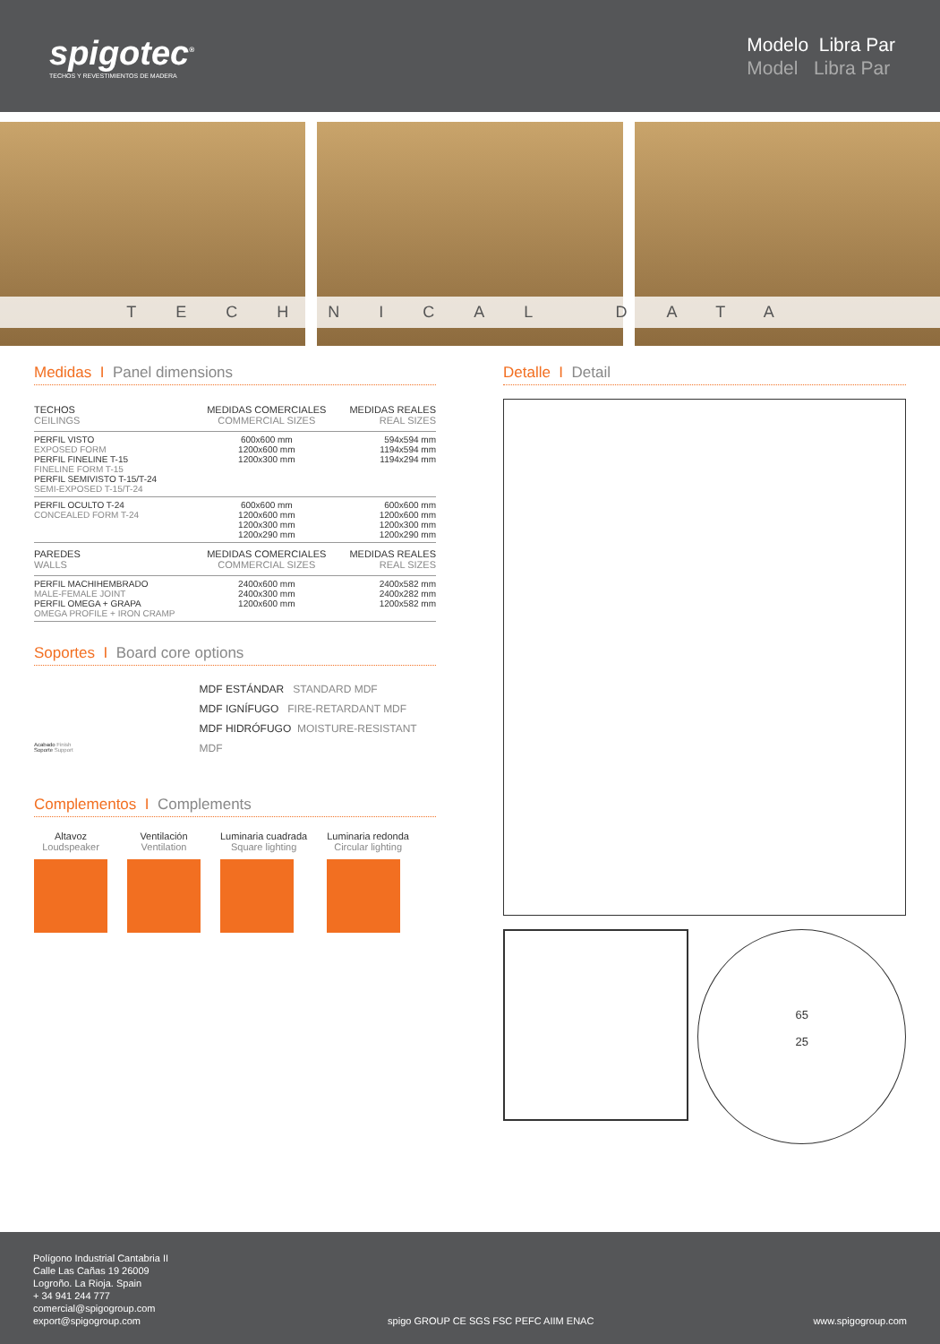spigotec<sup>®</sup>
TECHOS Y REVESTIMIENTOS DE MADERA
Modelo Libra Par
Model Libra Par
TECHNICAL DATA
Medidas I Panel dimensions
| TECHOS CEILINGS | MEDIDAS COMERCIALES COMMERCIAL SIZES | MEDIDAS REALES REAL SIZES |
| --- | --- | --- |
| PERFIL VISTO EXPOSED FORM PERFIL FINELINE T-15 FINELINE FORM T-15 PERFIL SEMIVISTO T-15/T-24 SEMI-EXPOSED T-15/T-24 | 600x600 mm 1200x600 mm 1200x300 mm | 594x594 mm 1194x594 mm 1194x294 mm |
| PERFIL OCULTO T-24 CONCEALED FORM T-24 | 600x600 mm 1200x600 mm 1200x300 mm 1200x290 mm | 600x600 mm 1200x600 mm 1200x300 mm 1200x290 mm |
| PAREDES WALLS | MEDIDAS COMERCIALES COMMERCIAL SIZES | MEDIDAS REALES REAL SIZES |
| PERFIL MACHIHEMBRADO MALE-FEMALE JOINT PERFIL OMEGA + GRAPA OMEGA PROFILE + IRON CRAMP | 2400x600 mm 2400x300 mm 1200x600 mm | 2400x582 mm 2400x282 mm 1200x582 mm |
Soportes I Board core options
Acabado Finish
Soporte Support
MDF ESTÁNDAR STANDARD MDF
MDF IGNÍFUGO FIRE-RETARDANT MDF
MDF HIDRÓFUGO MOISTURE-RESISTANT MDF
Complementos I Complements
Altavoz
Loudspeaker
Ventilación
Ventilation
Luminaria cuadrada
Square lighting
Luminaria redonda
Circular lighting
Detalle I Detail
65
25
Polígono Industrial Cantabria II
Calle Las Cañas 19 26009
Logroño. La Rioja. Spain
+ 34 941 244 777
comercial@spigogroup.com
export@spigogroup.com
spigo GROUP CE SGS FSC PEFC AIIM ENAC
www.spigogroup.com